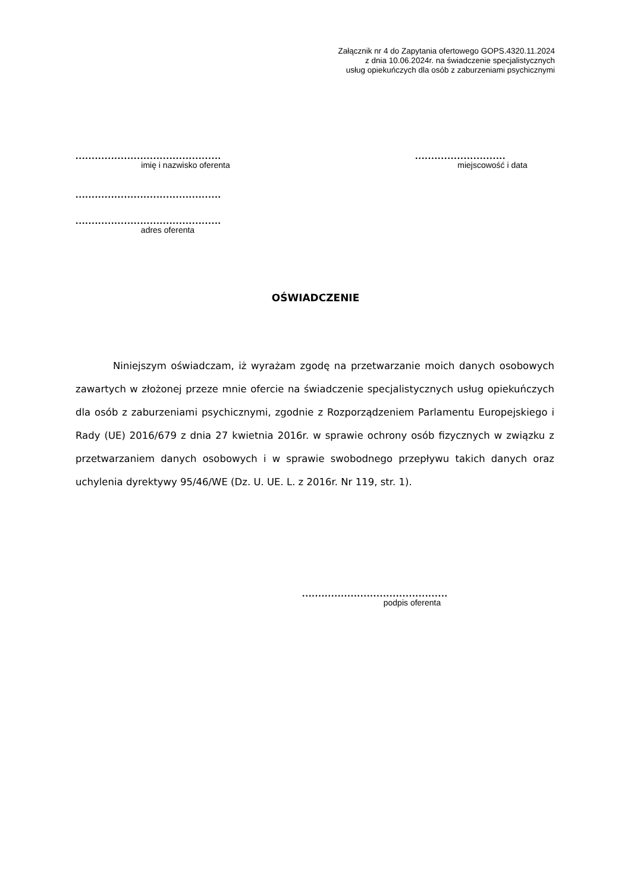Załącznik nr 4 do Zapytania ofertowego GOPS.4320.11.2024
z dnia 10.06.2024r. na świadczenie specjalistycznych
usług opiekuńczych dla osób z zaburzeniami psychicznymi
.............................................
imię i nazwisko oferenta
............................
miejscowość i data
.............................................
.............................................
adres oferenta
OŚWIADCZENIE
Niniejszym oświadczam, iż wyrażam zgodę na przetwarzanie moich danych osobowych zawartych w złożonej przeze mnie ofercie na świadczenie specjalistycznych usług opiekuńczych dla osób z zaburzeniami psychicznymi, zgodnie z Rozporządzeniem Parlamentu Europejskiego i Rady (UE) 2016/679 z dnia 27 kwietnia 2016r. w sprawie ochrony osób fizycznych w związku z przetwarzaniem danych osobowych i w sprawie swobodnego przepływu takich danych oraz uchylenia dyrektywy 95/46/WE (Dz. U. UE. L. z 2016r. Nr 119, str. 1).
.............................................
podpis oferenta